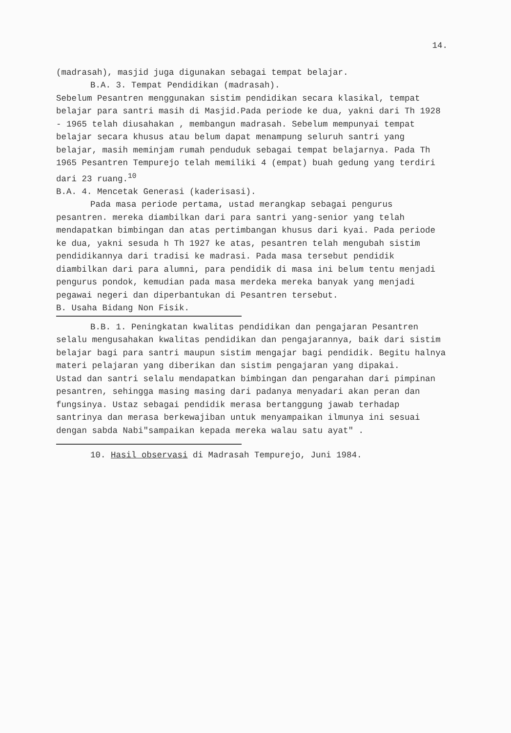14.
(madrasah), masjid juga digunakan sebagai tempat belajar.
B.A. 3. Tempat Pendidikan (madrasah).
Sebelum Pesantren menggunakan sistim pendidikan secara klasikal, tempat belajar para santri masih di Masjid.Pada periode ke dua, yakni dari Th 1928 - 1965 telah diusahakan , membangun madrasah. Sebelum mempunyai tempat belajar secara khusus atau belum dapat menampung seluruh santri yang belajar, masih meminjam rumah penduduk sebagai tempat belajarnya. Pada Th 1965 Pesantren Tempurejo telah memiliki 4 (empat) buah gedung yang terdiri dari 23 ruang.<sup>10</sup>
B.A. 4. Mencetak Generasi (kaderisasi).
Pada masa periode pertama, ustad merangkap sebagai pengurus pesantren. mereka diambilkan dari para santri yang-senior yang telah mendapatkan bimbingan dan atas pertimbangan khusus dari kyai. Pada periode ke dua, yakni sesuda h Th 1927 ke atas, pesantren telah mengubah sistim pendidikannya dari tradisi ke madrasi. Pada masa tersebut pendidik diambilkan dari para alumni, para pendidik di masa ini belum tentu menjadi pengurus pondok, kemudian pada masa merdeka mereka banyak yang menjadi pegawai negeri dan diperbantukan di Pesantren tersebut.
B. Usaha Bidang Non Fisik.
B.B. 1. Peningkatan kwalitas pendidikan dan pengajaran Pesantren selalu mengusahakan kwalitas pendidikan dan pengajarannya, baik dari sistim belajar bagi para santri maupun sistim mengajar bagi pendidik. Begitu halnya materi pelajaran yang diberikan dan sistim pengajaran yang dipakai.
Ustad dan santri selalu mendapatkan bimbingan dan pengarahan dari pimpinan pesantren, sehingga masing masing dari padanya menyadari akan peran dan fungsinya. Ustaz sebagai pendidik merasa bertanggung jawab terhadap santrinya dan merasa berkewajiban untuk menyampaikan ilmunya ini sesuai dengan sabda Nabi"sampaikan kepada mereka walau satu ayat" .
10. Hasil observasi di Madrasah Tempurejo, Juni 1984.